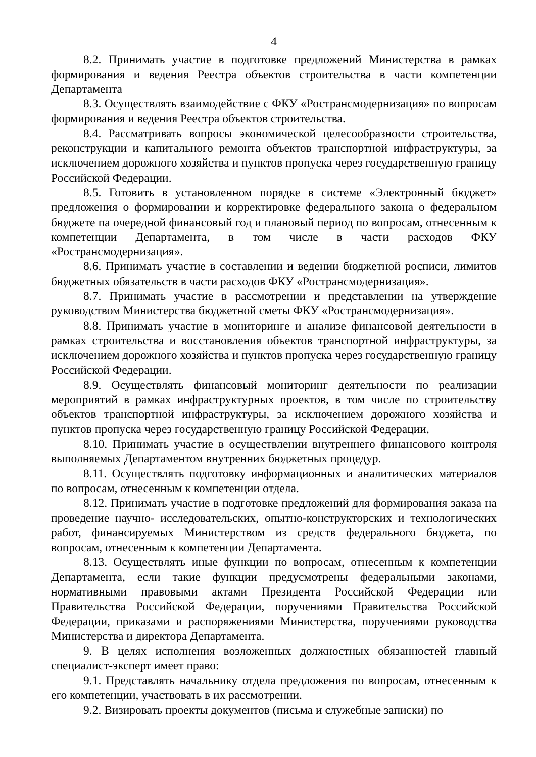4
8.2. Принимать участие в подготовке предложений Министерства в рамках формирования и ведения Реестра объектов строительства в части компетенции Департамента
8.3. Осуществлять взаимодействие с ФКУ «Ространсмодернизация» по вопросам формирования и ведения Реестра объектов строительства.
8.4. Рассматривать вопросы экономической целесообразности строительства, реконструкции и капитального ремонта объектов транспортной инфраструктуры, за исключением дорожного хозяйства и пунктов пропуска через государственную границу Российской Федерации.
8.5. Готовить в установленном порядке в системе «Электронный бюджет» предложения о формировании и корректировке федерального закона о федеральном бюджете па очередной финансовый год и плановый период по вопросам, отнесенным к компетенции Департамента, в том числе в части расходов ФКУ «Ространсмодернизация».
8.6. Принимать участие в составлении и ведении бюджетной росписи, лимитов бюджетных обязательств в части расходов ФКУ «Ространсмодернизация».
8.7. Принимать участие в рассмотрении и представлении на утверждение руководством Министерства бюджетной сметы ФКУ «Ространсмодернизация».
8.8. Принимать участие в мониторинге и анализе финансовой деятельности в рамках строительства и восстановления объектов транспортной инфраструктуры, за исключением дорожного хозяйства и пунктов пропуска через государственную границу Российской Федерации.
8.9. Осуществлять финансовый мониторинг деятельности по реализации мероприятий в рамках инфраструктурных проектов, в том числе по строительству объектов транспортной инфраструктуры, за исключением дорожного хозяйства и пунктов пропуска через государственную границу Российской Федерации.
8.10. Принимать участие в осуществлении внутреннего финансового контроля выполняемых Департаментом внутренних бюджетных процедур.
8.11. Осуществлять подготовку информационных и аналитических материалов по вопросам, отнесенным к компетенции отдела.
8.12. Принимать участие в подготовке предложений для формирования заказа на проведение научно- исследовательских, опытно-конструкторских и технологических работ, финансируемых Министерством из средств федерального бюджета, по вопросам, отнесенным к компетенции Департамента.
8.13. Осуществлять иные функции по вопросам, отнесенным к компетенции Департамента, если такие функции предусмотрены федеральными законами, нормативными правовыми актами Президента Российской Федерации или Правительства Российской Федерации, поручениями Правительства Российской Федерации, приказами и распоряжениями Министерства, поручениями руководства Министерства и директора Департамента.
9. В целях исполнения возложенных должностных обязанностей главный специалист-эксперт имеет право:
9.1. Представлять начальнику отдела предложения по вопросам, отнесенным к его компетенции, участвовать в их рассмотрении.
9.2. Визировать проекты документов (письма и служебные записки) по